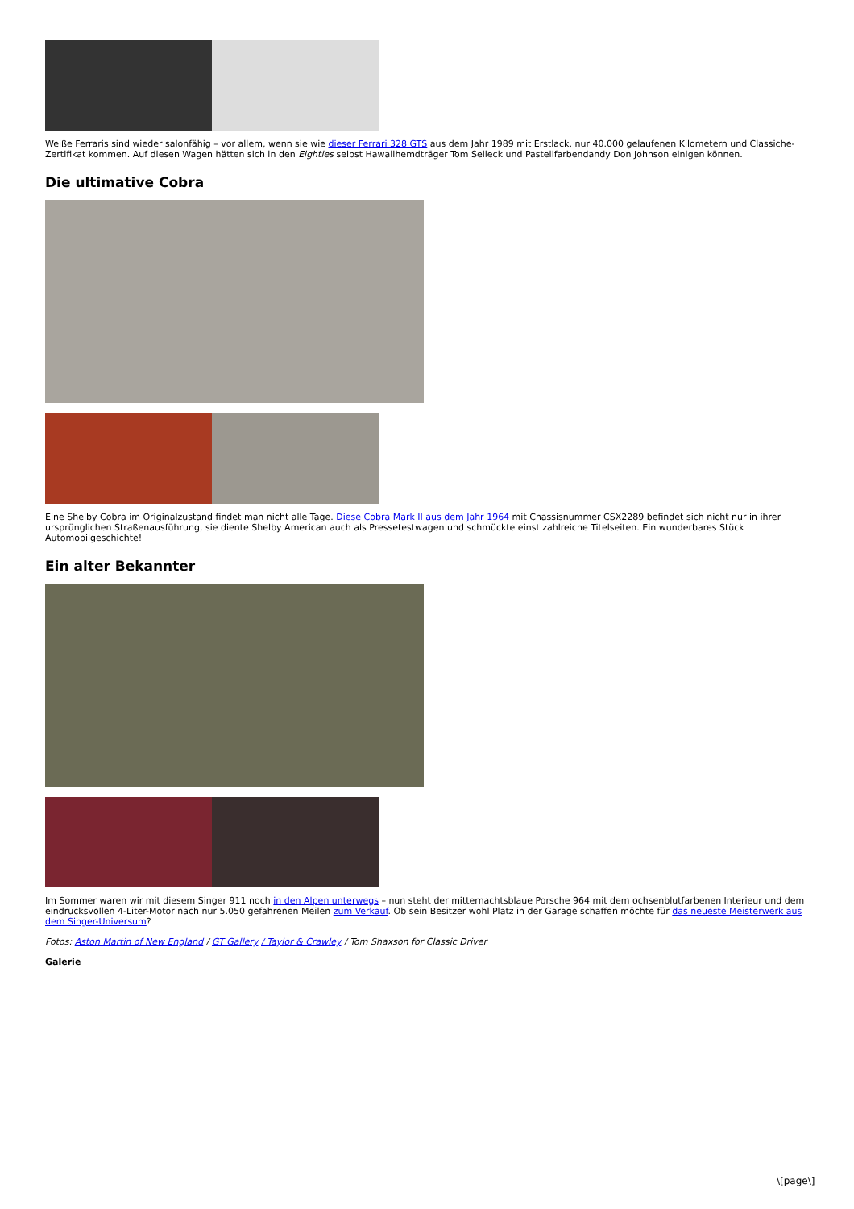Weiße Ferraris sind wieder salonfähig – vor allem, wenn sie wie dieser Ferrari 328 GTS aus dem Jahr 1989 mit Erstlack, nur 40.000 gelaufenen Kilometern und Classiche-Zertifikat kommen. Auf diesen Wagen hätten sich in den Eighties selbst Hawaiihemdträger Tom Selleck und Pastellfarbendandy Don Johnson einigen können.
Die ultimative Cobra
Eine Shelby Cobra im Originalzustand findet man nicht alle Tage. Diese Cobra Mark II aus dem Jahr 1964 mit Chassisnummer CSX2289 befindet sich nicht nur in ihrer ursprünglichen Straßenausführung, sie diente Shelby American auch als Pressetestwagen und schmückte einst zahlreiche Titelseiten. Ein wunderbares Stück Automobilgeschichte!
Ein alter Bekannter
Im Sommer waren wir mit diesem Singer 911 noch in den Alpen unterwegs – nun steht der mitternachtsblaue Porsche 964 mit dem ochsenblutfarbenen Interieur und dem eindrucksvollen 4-Liter-Motor nach nur 5.050 gefahrenen Meilen zum Verkauf. Ob sein Besitzer wohl Platz in der Garage schaffen möchte für das neueste Meisterwerk aus dem Singer-Universum?
Fotos: Aston Martin of New England / GT Gallery / Taylor & Crawley / Tom Shaxson for Classic Driver
Galerie
\[page\]